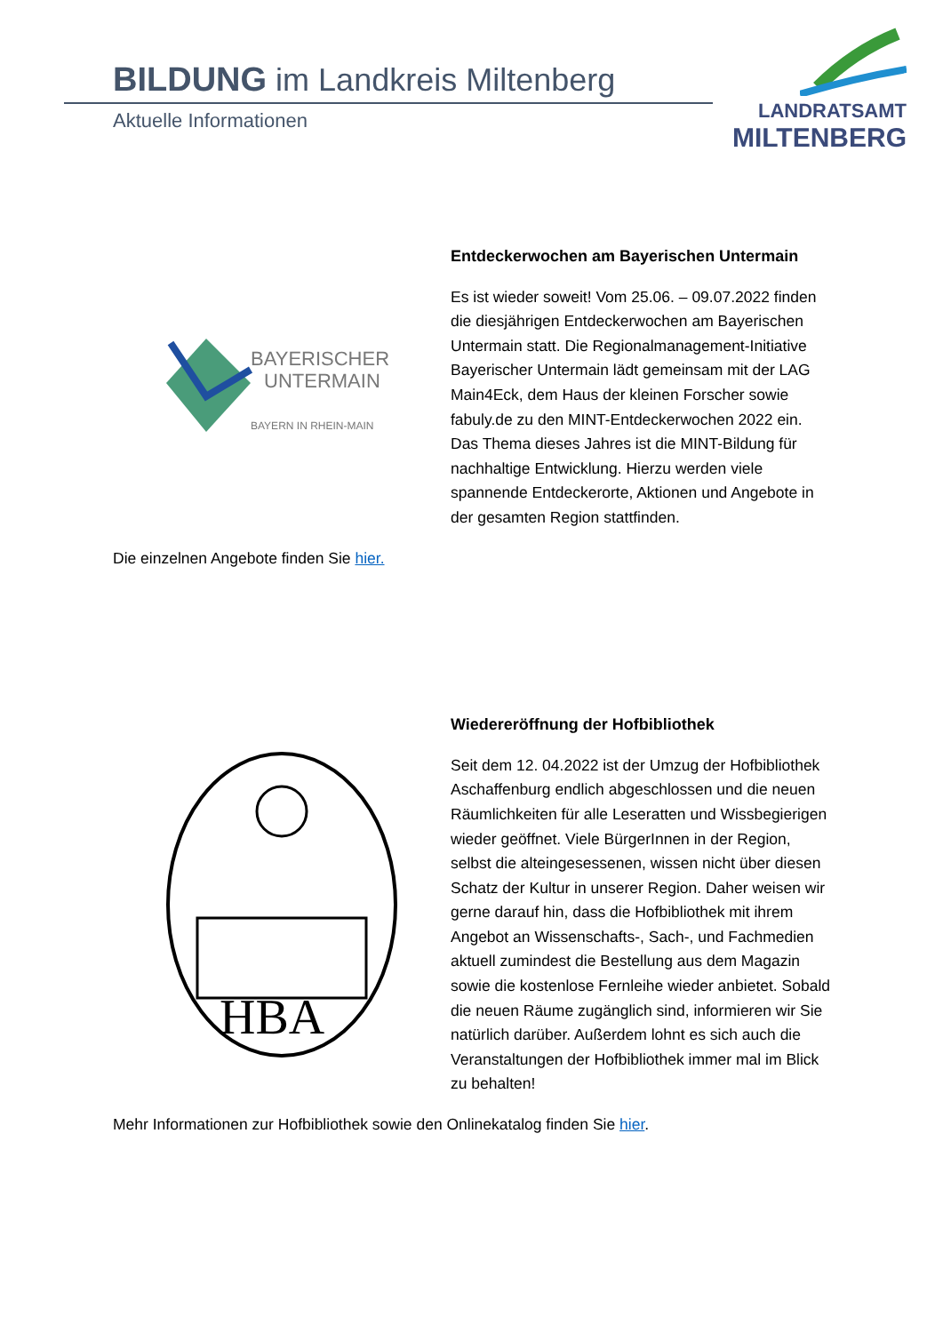BILDUNG im Landkreis Miltenberg
Aktuelle Informationen
LANDRATSAMT
MILTENBERG
BAYERISCHER
UNTERMAIN
BAYERN IN RHEIN-MAIN
Entdeckerwochen am Bayerischen Untermain
Es ist wieder soweit! Vom 25.06. – 09.07.2022 finden die diesjährigen Entdeckerwochen am Bayerischen Untermain statt. Die Regionalmanagement-Initiative Bayerischer Untermain lädt gemeinsam mit der LAG Main4Eck, dem Haus der kleinen Forscher sowie fabuly.de zu den MINT-Entdeckerwochen 2022 ein. Das Thema dieses Jahres ist die MINT-Bildung für nachhaltige Entwicklung. Hierzu werden viele spannende Entdeckerorte, Aktionen und Angebote in der gesamten Region stattfinden.
Die einzelnen Angebote finden Sie hier.
HBA
Wiedereröffnung der Hofbibliothek
Seit dem 12. 04.2022 ist der Umzug der Hofbibliothek Aschaffenburg endlich abgeschlossen und die neuen Räumlichkeiten für alle Leseratten und Wissbegierigen wieder geöffnet. Viele BürgerInnen in der Region, selbst die alteingesessenen, wissen nicht über diesen Schatz der Kultur in unserer Region. Daher weisen wir gerne darauf hin, dass die Hofbibliothek mit ihrem Angebot an Wissenschafts-, Sach-, und Fachmedien aktuell zumindest die Bestellung aus dem Magazin sowie die kostenlose Fernleihe wieder anbietet. Sobald die neuen Räume zugänglich sind, informieren wir Sie natürlich darüber. Außerdem lohnt es sich auch die Veranstaltungen der Hofbibliothek immer mal im Blick zu behalten!
Mehr Informationen zur Hofbibliothek sowie den Onlinekatalog finden Sie hier.